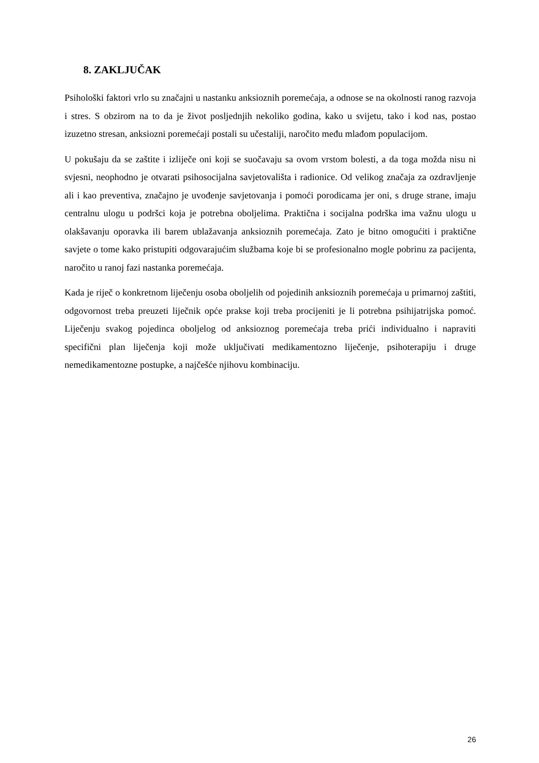8. ZAKLJUČAK
Psihološki faktori vrlo su značajni u nastanku anksioznih poremećaja, a odnose se na okolnosti ranog razvoja i stres. S obzirom na to da je život posljednjih nekoliko godina, kako u svijetu, tako i kod nas, postao izuzetno stresan, anksiozni poremećaji postali su učestaliji, naročito među mlađom populacijom.
U pokušaju da se zaštite i izliječe oni koji se suočavaju sa ovom vrstom bolesti, a da toga možda nisu ni svjesni, neophodno je otvarati psihosocijalna savjetovališta i radionice. Od velikog značaja za ozdravljenje ali i kao preventiva, značajno je uvođenje savjetovanja i pomoći porodicama jer oni, s druge strane, imaju centralnu ulogu u podršci koja je potrebna oboljelima. Praktična i socijalna podrška ima važnu ulogu u olakšavanju oporavka ili barem ublažavanja anksioznih poremećaja. Zato je bitno omogućiti i praktične savjete o tome kako pristupiti odgovarajućim službama koje bi se profesionalno mogle pobrinu za pacijenta, naročito u ranoj fazi nastanka poremećaja.
Kada je riječ o konkretnom liječenju osoba oboljelih od pojedinih anksioznih poremećaja u primarnoj zaštiti, odgovornost treba preuzeti liječnik opće prakse koji treba procijeniti je li potrebna psihijatrijska pomoć. Liječenju svakog pojedinca oboljelog od anksioznog poremećaja treba prići individualno i napraviti specifični plan liječenja koji može uključivati medikamentozno liječenje, psihoterapiju i druge nemedikamentozne postupke, a najčešće njihovu kombinaciju.
26